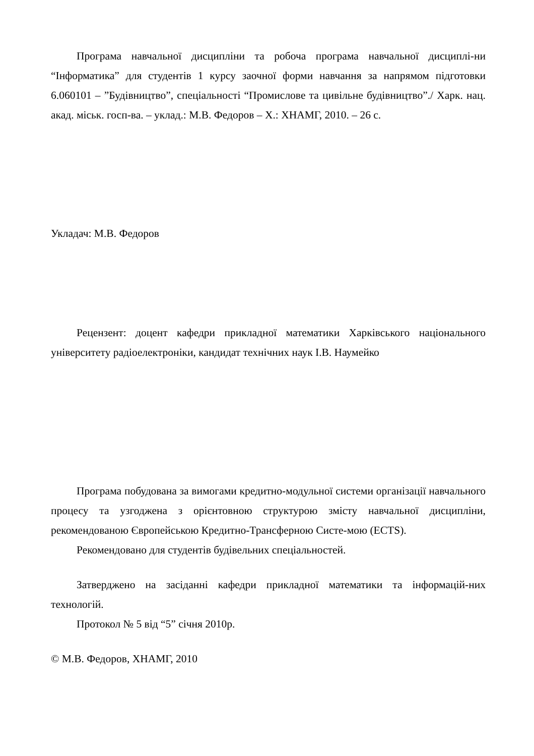Програма навчальної дисципліни та робоча програма навчальної дисциплі-ни “Інформатика” для студентів 1 курсу заочної форми навчання за напрямом підготовки 6.060101 – ”Будівництво”, спеціальності “Промислове та цивільне будівництво”./ Харк. нац. акад. міськ. госп-ва. – уклад.: М.В. Федоров – Х.: ХНАМГ, 2010. – 26 с.
Укладач: М.В. Федоров
Рецензент: доцент кафедри прикладної математики Харківського національного університету радіоелектроніки, кандидат технічних наук І.В. Наумейко
Програма побудована за вимогами кредитно-модульної системи організації навчального процесу та узгоджена з орієнтовною структурою змісту навчальної дисципліни, рекомендованою Європейською Кредитно-Трансферною Систе-мою (ECTS).
Рекомендовано для студентів будівельних спеціальностей.
Затверджено на засіданні кафедри прикладної математики та інформацій-них технологій.
Протокол № 5 від “5” січня 2010р.
© М.В. Федоров, ХНАМГ, 2010